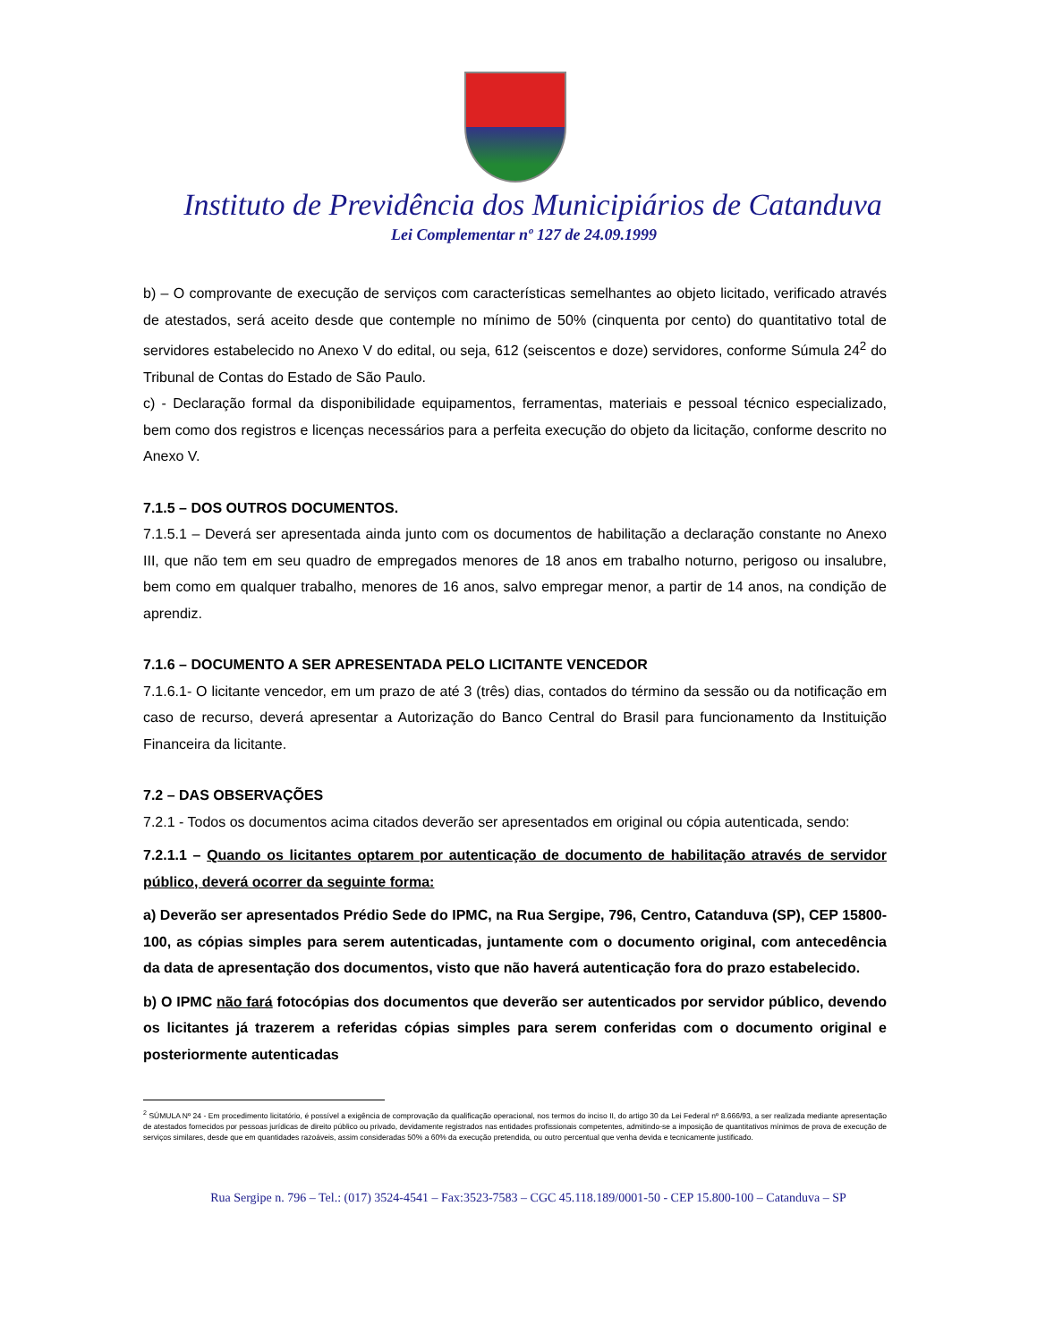Instituto de Previdência dos Municipiários de Catanduva
Lei Complementar nº 127 de 24.09.1999
b) – O comprovante de execução de serviços com características semelhantes ao objeto licitado, verificado através de atestados, será aceito desde que contemple no mínimo de 50% (cinquenta por cento) do quantitativo total de servidores estabelecido no Anexo V do edital, ou seja, 612 (seiscentos e doze) servidores, conforme Súmula 24<sup>2</sup> do Tribunal de Contas do Estado de São Paulo.
c) - Declaração formal da disponibilidade equipamentos, ferramentas, materiais e pessoal técnico especializado, bem como dos registros e licenças necessários para a perfeita execução do objeto da licitação, conforme descrito no Anexo V.
7.1.5 – DOS OUTROS DOCUMENTOS.
7.1.5.1 – Deverá ser apresentada ainda junto com os documentos de habilitação a declaração constante no Anexo III, que não tem em seu quadro de empregados menores de 18 anos em trabalho noturno, perigoso ou insalubre, bem como em qualquer trabalho, menores de 16 anos, salvo empregar menor, a partir de 14 anos, na condição de aprendiz.
7.1.6 – DOCUMENTO A SER APRESENTADA PELO LICITANTE VENCEDOR
7.1.6.1- O licitante vencedor, em um prazo de até 3 (três) dias, contados do término da sessão ou da notificação em caso de recurso, deverá apresentar a Autorização do Banco Central do Brasil para funcionamento da Instituição Financeira da licitante.
7.2 – DAS OBSERVAÇÕES
7.2.1 - Todos os documentos acima citados deverão ser apresentados em original ou cópia autenticada, sendo:
7.2.1.1 – Quando os licitantes optarem por autenticação de documento de habilitação através de servidor público, deverá ocorrer da seguinte forma:
a) Deverão ser apresentados Prédio Sede do IPMC, na Rua Sergipe, 796, Centro, Catanduva (SP), CEP 15800-100, as cópias simples para serem autenticadas, juntamente com o documento original, com antecedência da data de apresentação dos documentos, visto que não haverá autenticação fora do prazo estabelecido.
b) O IPMC não fará fotocópias dos documentos que deverão ser autenticados por servidor público, devendo os licitantes já trazerem a referidas cópias simples para serem conferidas com o documento original e posteriormente autenticadas
<sup>2</sup> SÚMULA Nº 24 - Em procedimento licitatório, é possível a exigência de comprovação da qualificação operacional, nos termos do inciso II, do artigo 30 da Lei Federal nº 8.666/93, a ser realizada mediante apresentação de atestados fornecidos por pessoas jurídicas de direito público ou privado, devidamente registrados nas entidades profissionais competentes, admitindo-se a imposição de quantitativos mínimos de prova de execução de serviços similares, desde que em quantidades razoáveis, assim consideradas 50% a 60% da execução pretendida, ou outro percentual que venha devida e tecnicamente justificado.
Rua Sergipe n. 796 – Tel.: (017) 3524-4541 – Fax:3523-7583 – CGC 45.118.189/0001-50 - CEP 15.800-100 – Catanduva – SP